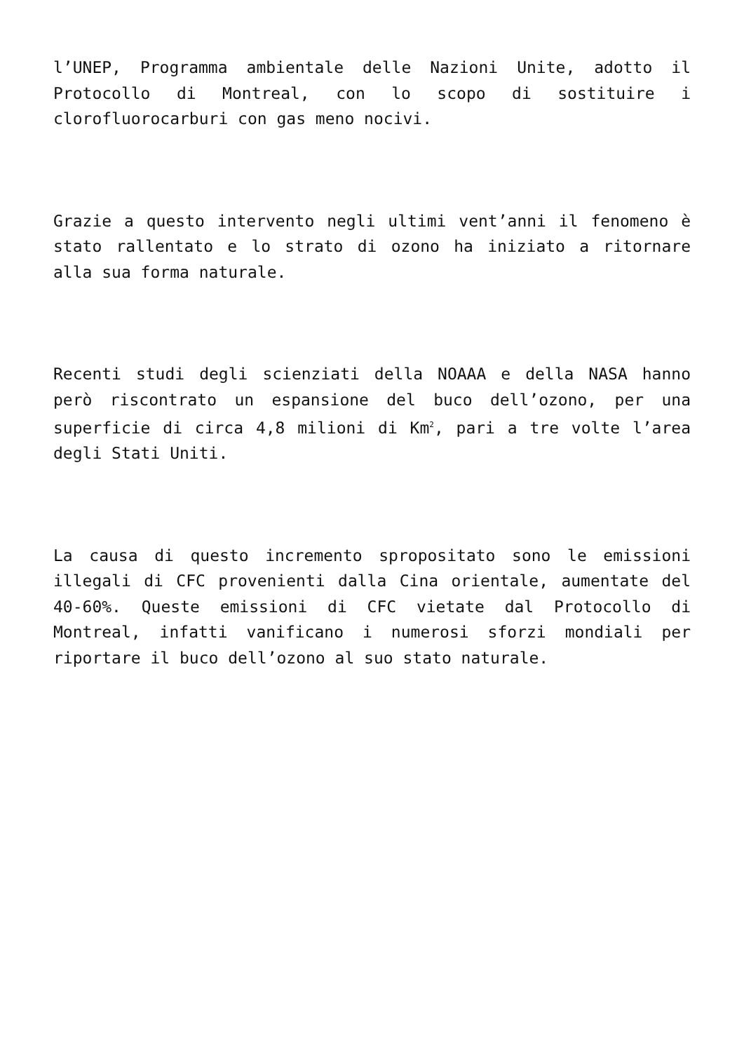l’UNEP, Programma ambientale delle Nazioni Unite, adotto il Protocollo di Montreal, con lo scopo di sostituire i clorofluorocarburi con gas meno nocivi.
Grazie a questo intervento negli ultimi vent’anni il fenomeno è stato rallentato e lo strato di ozono ha iniziato a ritornare alla sua forma naturale.
Recenti studi degli scienziati della NOAAA e della NASA hanno però riscontrato un espansione del buco dell’ozono, per una superficie di circa 4,8 milioni di Km<sup>2</sup>, pari a tre volte l’area degli Stati Uniti.
La causa di questo incremento spropositato sono le emissioni illegali di CFC provenienti dalla Cina orientale, aumentate del 40-60%. Queste emissioni di CFC vietate dal Protocollo di Montreal, infatti vanificano i numerosi sforzi mondiali per riportare il buco dell’ozono al suo stato naturale.